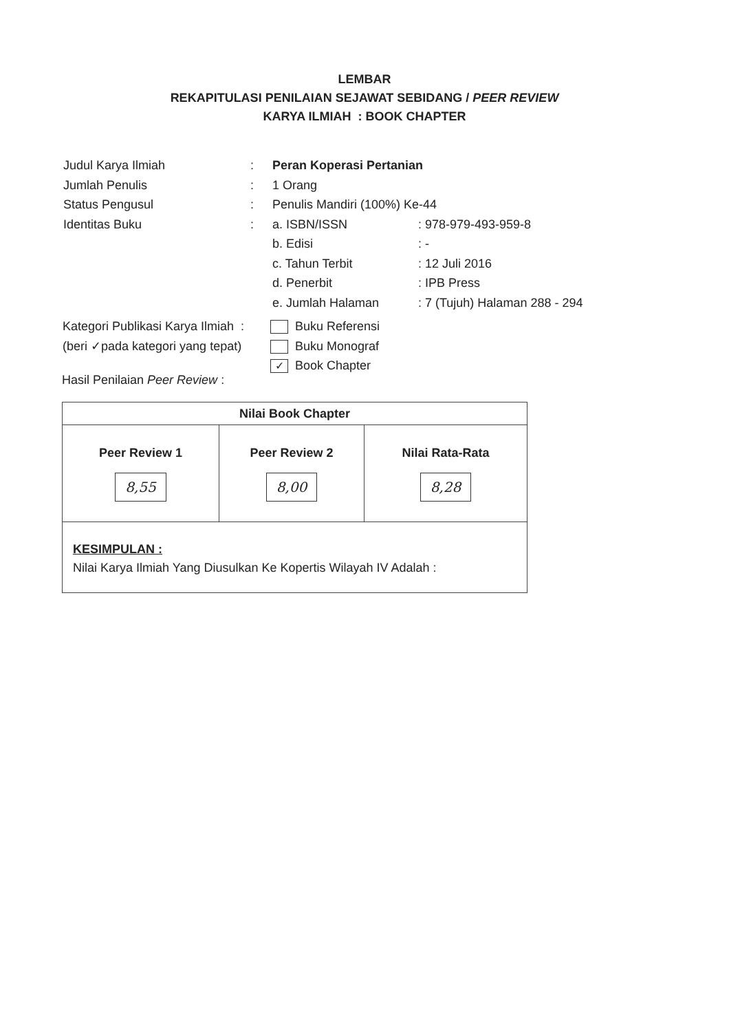LEMBAR
REKAPITULASI PENILAIAN SEJAWAT SEBIDANG / PEER REVIEW
KARYA ILMIAH : BOOK CHAPTER
| Judul Karya Ilmiah | : | Peran Koperasi Pertanian | |
| Jumlah Penulis | : | 1 Orang | |
| Status Pengusul | : | Penulis Mandiri (100%) Ke-44 | |
| Identitas Buku | : | a. ISBN/ISSN | : 978-979-493-959-8 |
| | | b. Edisi | : - |
| | | c. Tahun Terbit | : 12 Juli 2016 |
| | | d. Penerbit | : IPB Press |
| | | e. Jumlah Halaman | : 7 (Tujuh) Halaman 288 - 294 |
| Kategori Publikasi Karya Ilmiah : | Buku Referensi |
| (beri ✓pada kategori yang tepat) | Buku Monograf |
| | ✓ Book Chapter |
Hasil Penilaian Peer Review :
| Nilai Book Chapter | | |
| --- | --- | --- |
| Peer Review 1 8,55 | Peer Review 2 8,00 | Nilai Rata-Rata 8,28 |
| KESIMPULAN : Nilai Karya Ilmiah Yang Diusulkan Ke Kopertis Wilayah IV Adalah : | | |